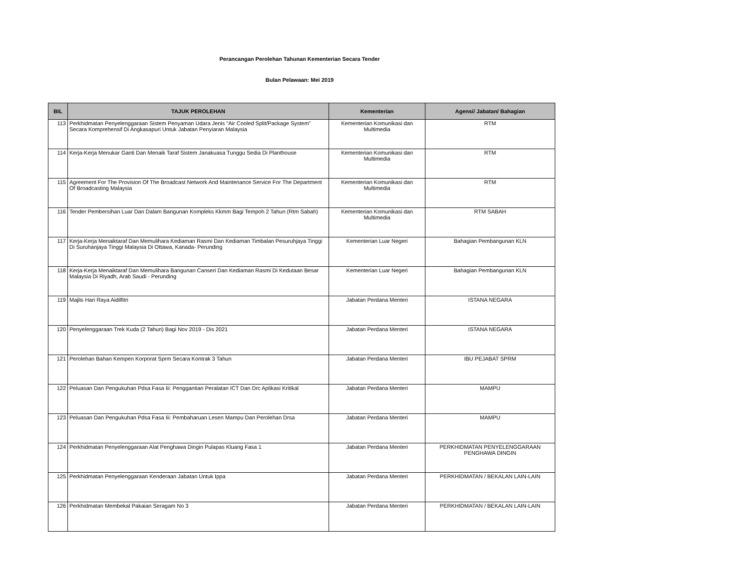Perancangan Perolehan Tahunan Kementerian Secara Tender
Bulan Pelawaan: Mei 2019
| BIL | TAJUK PEROLEHAN | Kementerian | Agensi/ Jabatan/ Bahagian |
| --- | --- | --- | --- |
| 113 | Perkhidmatan Penyelenggaraan Sistem Penyaman Udara Jenis "Air Cooled Split/Package System" Secara Komprehensif Di Angkasapuri Untuk Jabatan Penyiaran Malaysia | Kementerian Komunikasi dan Multimedia | RTM |
| 114 | Kerja-Kerja Menukar Ganti Dan Menaik Taraf Sistem Janakuasa Tunggu Sedia Di Planthouse | Kementerian Komunikasi dan Multimedia | RTM |
| 115 | Agreement For The Provision Of The Broadcast Network And Maintenance Service For The Department Of Broadcasting Malaysia | Kementerian Komunikasi dan Multimedia | RTM |
| 116 | Tender Pembersihan Luar Dan Dalam Bangunan Kompleks Kkmm Bagi Tempoh 2 Tahun (Rtm Sabah) | Kementerian Komunikasi dan Multimedia | RTM SABAH |
| 117 | Kerja-Kerja Menaiktaraf Dan Memulihara Kediaman Rasmi Dan Kediaman Timbalan Pesuruhjaya Tinggi Di Suruhanjaya Tinggi Malaysia Di Ottawa, Kanada- Perunding | Kementerian Luar Negeri | Bahagian Pembangunan KLN |
| 118 | Kerja-Kerja Menaiktaraf Dan Memulihara Bangunan Canseri Dan Kediaman Rasmi Di Kedutaan Besar Malaysia Di Riyadh, Arab Saudi - Perunding | Kementerian Luar Negeri | Bahagian Pembangunan KLN |
| 119 | Majlis Hari Raya Aidilfitri | Jabatan Perdana Menteri | ISTANA NEGARA |
| 120 | Penyelenggaraan Trek Kuda (2 Tahun) Bagi Nov 2019 - Dis 2021 | Jabatan Perdana Menteri | ISTANA NEGARA |
| 121 | Perolehan Bahan Kempen Korporat Sprm Secara Kontrak 3 Tahun | Jabatan Perdana Menteri | IBU PEJABAT SPRM |
| 122 | Peluasan Dan Pengukuhan Pdsa Fasa Iii: Penggantian Peralatan ICT Dan Drc Aplikasi Kritikal | Jabatan Perdana Menteri | MAMPU |
| 123 | Peluasan Dan Pengukuhan Pdsa Fasa Iii: Pembaharuan Lesen Mampu Dan Perolehan Drsa | Jabatan Perdana Menteri | MAMPU |
| 124 | Perkhidmatan Penyelenggaraan Alat Penghawa Dingin Pulapas Kluang Fasa 1 | Jabatan Perdana Menteri | PERKHIDMATAN PENYELENGGARAAN PENGHAWA DINGIN |
| 125 | Perkhidmatan Penyelenggaraan Kenderaan Jabatan Untuk Ippa | Jabatan Perdana Menteri | PERKHIDMATAN / BEKALAN LAIN-LAIN |
| 126 | Perkhidmatan Membekal Pakaian Seragam No 3 | Jabatan Perdana Menteri | PERKHIDMATAN / BEKALAN LAIN-LAIN |